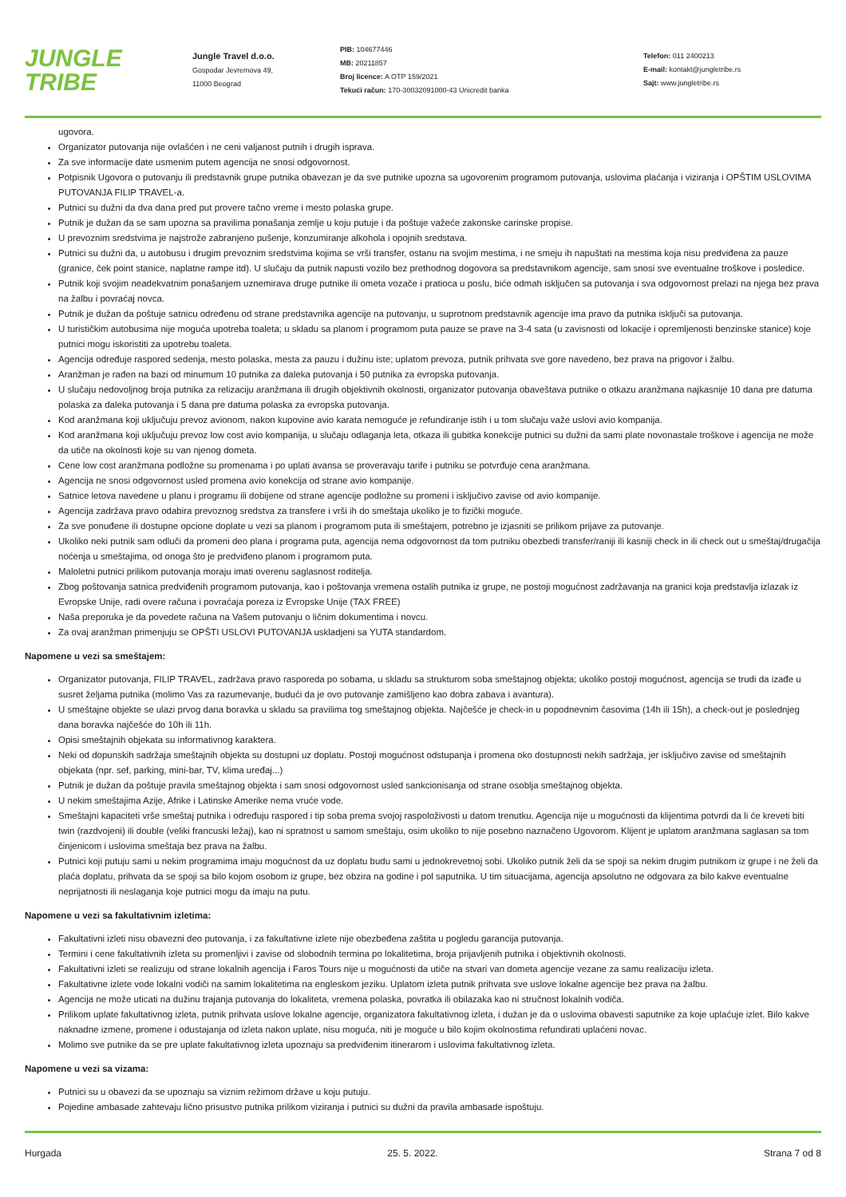JUNGLE
TRIBE
Jungle Travel d.o.o.
Gospodar Jevremova 49,
11000 Beograd
PIB: 104677446
MB: 20211857
Broj licence: A OTP 159/2021
Tekući račun: 170-30032091000-43 Unicredit banka
Telefon: 011 2400213
E-mail: kontakt@jungletribe.rs
Sajt: www.jungletribe.rs
ugovora.
Organizator putovanja nije ovlašćen i ne ceni valjanost putnih i drugih isprava.
Za sve informacije date usmenim putem agencija ne snosi odgovornost.
Potpisnik Ugovora o putovanju ili predstavnik grupe putnika obavezan je da sve putnike upozna sa ugovorenim programom putovanja, uslovima plaćanja i viziranja i OPŠTIM USLOVIMA PUTOVANJA FILIP TRAVEL-a.
Putnici su dužni da dva dana pred put provere tačno vreme i mesto polaska grupe.
Putnik je dužan da se sam upozna sa pravilima ponašanja zemlje u koju putuje i da poštuje važeće zakonske carinske propise.
U prevoznim sredstvima je najstrože zabranjeno pušenje, konzumiranje alkohola i opojnih sredstava.
Putnici su dužni da, u autobusu i drugim prevoznim sredstvima kojima se vrši transfer, ostanu na svojim mestima, i ne smeju ih napuštati na mestima koja nisu predviđena za pauze (granice, ček point stanice, naplatne rampe itd). U slučaju da putnik napusti vozilo bez prethodnog dogovora sa predstavnikom agencije, sam snosi sve eventualne troškove i posledice.
Putnik koji svojim neadekvatnim ponašanjem uznemirava druge putnike ili ometa vozače i pratioca u poslu, biće odmah isključen sa putovanja i sva odgovornost prelazi na njega bez prava na žalbu i povraćaj novca.
Putnik je dužan da poštuje satnicu određenu od strane predstavnika agencije na putovanju, u suprotnom predstavnik agencije ima pravo da putnika isključi sa putovanja.
U turističkim autobusima nije moguća upotreba toaleta; u skladu sa planom i programom puta pauze se prave na 3-4 sata (u zavisnosti od lokacije i opremljenosti benzinske stanice) koje putnici mogu iskoristiti za upotrebu toaleta.
Agencija određuje raspored sedenja, mesto polaska, mesta za pauzu i dužinu iste; uplatom prevoza, putnik prihvata sve gore navedeno, bez prava na prigovor i žalbu.
Aranžman je rađen na bazi od minumum 10 putnika za daleka putovanja i 50 putnika za evropska putovanja.
U slučaju nedovoljnog broja putnika za relizaciju aranžmana ili drugih objektivnih okolnosti, organizator putovanja obaveštava putnike o otkazu aranžmana najkasnije 10 dana pre datuma polaska za daleka putovanja i 5 dana pre datuma polaska za evropska putovanja.
Kod aranžmana koji uključuju prevoz avionom, nakon kupovine avio karata nemoguće je refundiranje istih i u tom slučaju važe uslovi avio kompanija.
Kod aranžmana koji uključuju prevoz low cost avio kompanija, u slučaju odlaganja leta, otkaza ili gubitka konekcije putnici su dužni da sami plate novonastale troškove i agencija ne može da utiče na okolnosti koje su van njenog dometa.
Cene low cost aranžmana podložne su promenama i po uplati avansa se proveravaju tarife i putniku se potvrđuje cena aranžmana.
Agencija ne snosi odgovornost usled promena avio konekcija od strane avio kompanije.
Satnice letova navedene u planu i programu ili dobijene od strane agencije podložne su promeni i isključivo zavise od avio kompanije.
Agencija zadržava pravo odabira prevoznog sredstva za transfere i vrši ih do smeštaja ukoliko je to fizički moguće.
Za sve ponuđene ili dostupne opcione doplate u vezi sa planom i programom puta ili smeštajem, potrebno je izjasniti se prilikom prijave za putovanje.
Ukoliko neki putnik sam odluči da promeni deo plana i programa puta, agencija nema odgovornost da tom putniku obezbedi transfer/raniji ili kasniji check in ili check out u smeštaj/drugačija noćenja u smeštajima, od onoga što je predviđeno planom i programom puta.
Maloletni putnici prilikom putovanja moraju imati overenu saglasnost roditelja.
Zbog poštovanja satnica predviđenih programom putovanja, kao i poštovanja vremena ostalih putnika iz grupe, ne postoji mogućnost zadržavanja na granici koja predstavlja izlazak iz Evropske Unije, radi overe računa i povraćaja poreza iz Evropske Unije (TAX FREE)
Naša preporuka je da povedete računa na Vašem putovanju o ličnim dokumentima i novcu.
Za ovaj aranžman primenjuju se OPŠTI USLOVI PUTOVANJA uskladjeni sa YUTA standardom.
Napomene u vezi sa smeštajem:
Organizator putovanja, FILIP TRAVEL, zadržava pravo rasporeda po sobama, u skladu sa strukturom soba smeštajnog objekta; ukoliko postoji mogućnost, agencija se trudi da izađe u susret željama putnika (molimo Vas za razumevanje, budući da je ovo putovanje zamišljeno kao dobra zabava i avantura).
U smeštajne objekte se ulazi prvog dana boravka u skladu sa pravilima tog smeštajnog objekta. Najčešće je check-in u popodnevnim časovima (14h ili 15h), a check-out je poslednjeg dana boravka najčešće do 10h ili 11h.
Opisi smeštajnih objekata su informativnog karaktera.
Neki od dopunskih sadržaja smeštajnih objekta su dostupni uz doplatu. Postoji mogućnost odstupanja i promena oko dostupnosti nekih sadržaja, jer isključivo zavise od smeštajnih objekata (npr. sef, parking, mini-bar, TV, klima uređaj...)
Putnik je dužan da poštuje pravila smeštajnog objekta i sam snosi odgovornost usled sankcionisanja od strane osoblja smeštajnog objekta.
U nekim smeštajima Azije, Afrike i Latinske Amerike nema vruće vode.
Smeštajni kapaciteti vrše smeštaj putnika i određuju raspored i tip soba prema svojoj raspoloživosti u datom trenutku. Agencija nije u mogućnosti da klijentima potvrdi da li će kreveti biti twin (razdvojeni) ili double (veliki francuski ležaj), kao ni spratnost u samom smeštaju, osim ukoliko to nije posebno naznačeno Ugovorom. Klijent je uplatom aranžmana saglasan sa tom činjenicom i uslovima smeštaja bez prava na žalbu.
Putnici koji putuju sami u nekim programima imaju mogućnost da uz doplatu budu sami u jednokrevetnoj sobi. Ukoliko putnik želi da se spoji sa nekim drugim putnikom iz grupe i ne želi da plaća doplatu, prihvata da se spoji sa bilo kojom osobom iz grupe, bez obzira na godine i pol saputnika. U tim situacijama, agencija apsolutno ne odgovara za bilo kakve eventualne neprijatnosti ili neslaganja koje putnici mogu da imaju na putu.
Napomene u vezi sa fakultativnim izletima:
Fakultativni izleti nisu obavezni deo putovanja, i za fakultativne izlete nije obezbeđena zaštita u pogledu garancija putovanja.
Termini i cene fakultativnih izleta su promenljivi i zavise od slobodnih termina po lokalitetima, broja prijavljenih putnika i objektivnih okolnosti.
Fakultativni izleti se realizuju od strane lokalnih agencija i Faros Tours nije u mogućnosti da utiče na stvari van dometa agencije vezane za samu realizaciju izleta.
Fakultativne izlete vode lokalni vodiči na samim lokalitetima na engleskom jeziku. Uplatom izleta putnik prihvata sve uslove lokalne agencije bez prava na žalbu.
Agencija ne može uticati na dužinu trajanja putovanja do lokaliteta, vremena polaska, povratka ili obilazaka kao ni stručnost lokalnih vodiča.
Prilikom uplate fakultativnog izleta, putnik prihvata uslove lokalne agencije, organizatora fakultativnog izleta, i dužan je da o uslovima obavesti saputnike za koje uplaćuje izlet. Bilo kakve naknadne izmene, promene i odustajanja od izleta nakon uplate, nisu moguća, niti je moguće u bilo kojim okolnostima refundirati uplaćeni novac.
Molimo sve putnike da se pre uplate fakultativnog izleta upoznaju sa predviđenim itinerarom i uslovima fakultativnog izleta.
Napomene u vezi sa vizama:
Putnici su u obavezi da se upoznaju sa viznim režimom države u koju putuju.
Pojedine ambasade zahtevaju lično prisustvo putnika prilikom viziranja i putnici su dužni da pravila ambasade ispoštuju.
Hurgada 25. 5. 2022. Strana 7 od 8